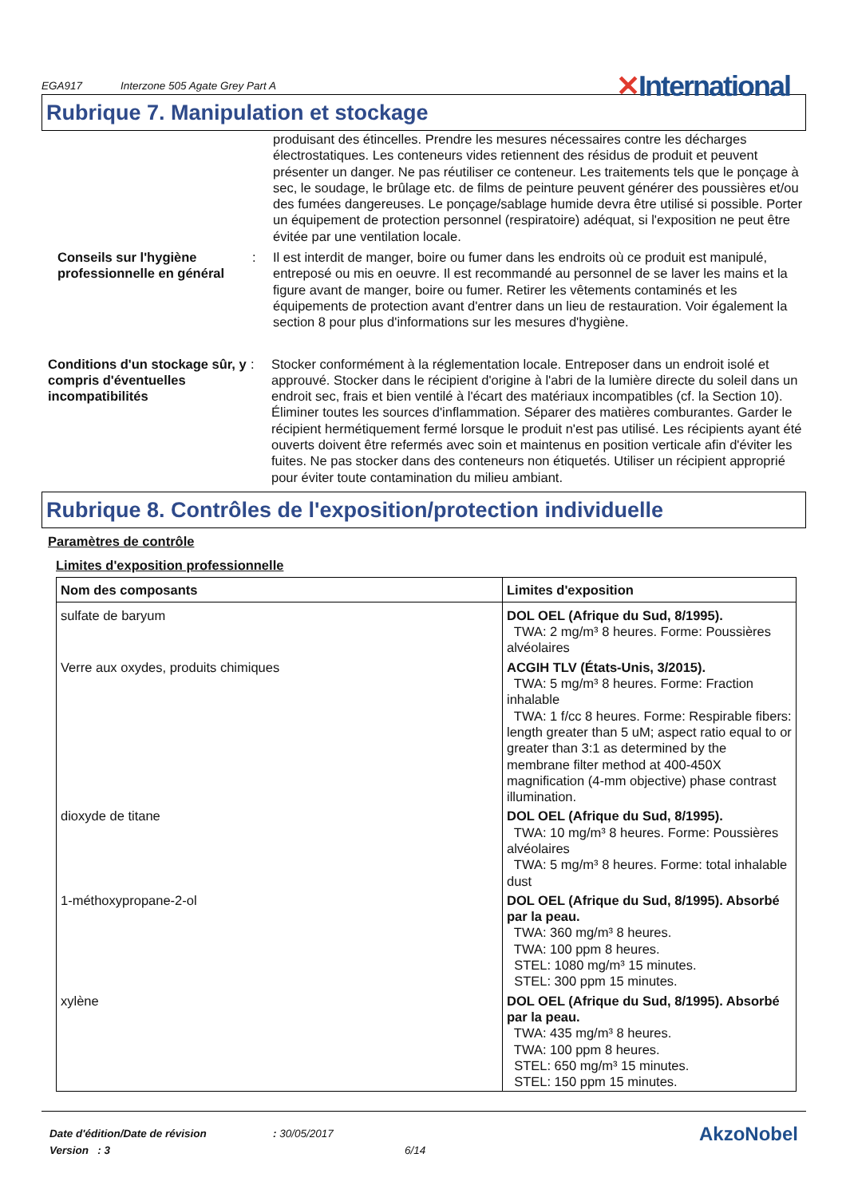EGA917 Interzone 505 Agate Grey Part A
✕International
Rubrique 7. Manipulation et stockage
produisant des étincelles. Prendre les mesures nécessaires contre les décharges électrostatiques. Les conteneurs vides retiennent des résidus de produit et peuvent présenter un danger. Ne pas réutiliser ce conteneur. Les traitements tels que le ponçage à sec, le soudage, le brûlage etc. de films de peinture peuvent générer des poussières et/ou des fumées dangereuses. Le ponçage/sablage humide devra être utilisé si possible. Porter un équipement de protection personnel (respiratoire) adéquat, si l'exposition ne peut être évitée par une ventilation locale.
Conseils sur l'hygiène professionnelle en général
: Il est interdit de manger, boire ou fumer dans les endroits où ce produit est manipulé, entreposé ou mis en oeuvre. Il est recommandé au personnel de se laver les mains et la figure avant de manger, boire ou fumer. Retirer les vêtements contaminés et les équipements de protection avant d'entrer dans un lieu de restauration. Voir également la section 8 pour plus d'informations sur les mesures d'hygiène.
Conditions d'un stockage sûr, y compris d'éventuelles incompatibilités
: Stocker conformément à la réglementation locale. Entreposer dans un endroit isolé et approuvé. Stocker dans le récipient d'origine à l'abri de la lumière directe du soleil dans un endroit sec, frais et bien ventilé à l'écart des matériaux incompatibles (cf. la Section 10). Éliminer toutes les sources d'inflammation. Séparer des matières comburantes. Garder le récipient hermétiquement fermé lorsque le produit n'est pas utilisé. Les récipients ayant été ouverts doivent être refermés avec soin et maintenus en position verticale afin d'éviter les fuites. Ne pas stocker dans des conteneurs non étiquetés. Utiliser un récipient approprié pour éviter toute contamination du milieu ambiant.
Rubrique 8. Contrôles de l'exposition/protection individuelle
Paramètres de contrôle
Limites d'exposition professionnelle
| Nom des composants | Limites d'exposition |
| --- | --- |
| sulfate de baryum | DOL OEL (Afrique du Sud, 8/1995). TWA: 2 mg/m³ 8 heures. Forme: Poussières alvéolaires |
| Verre aux oxydes, produits chimiques | ACGIH TLV (États-Unis, 3/2015). TWA: 5 mg/m³ 8 heures. Forme: Fraction inhalable TWA: 1 f/cc 8 heures. Forme: Respirable fibers: length greater than 5 uM; aspect ratio equal to or greater than 3:1 as determined by the membrane filter method at 400-450X magnification (4-mm objective) phase contrast illumination. |
| dioxyde de titane | DOL OEL (Afrique du Sud, 8/1995). TWA: 10 mg/m³ 8 heures. Forme: Poussières alvéolaires TWA: 5 mg/m³ 8 heures. Forme: total inhalable dust |
| 1-méthoxypropane-2-ol | DOL OEL (Afrique du Sud, 8/1995). Absorbé par la peau. TWA: 360 mg/m³ 8 heures. TWA: 100 ppm 8 heures. STEL: 1080 mg/m³ 15 minutes. STEL: 300 ppm 15 minutes. |
| xylène | DOL OEL (Afrique du Sud, 8/1995). Absorbé par la peau. TWA: 435 mg/m³ 8 heures. TWA: 100 ppm 8 heures. STEL: 650 mg/m³ 15 minutes. STEL: 150 ppm 15 minutes. |
Date d'édition/Date de révision
Version : 3
: 30/05/2017
6/14
AkzoNobel